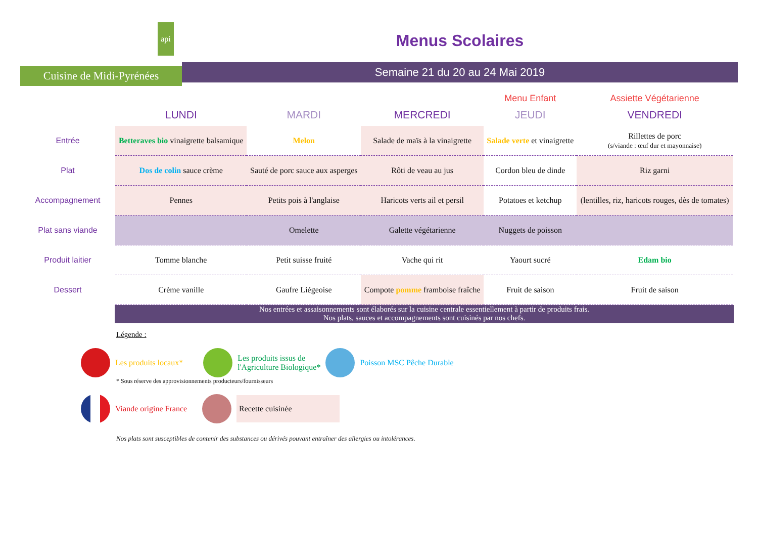api
Cuisine de Midi-Pyrénées
Menus Scolaires
Semaine 21 du 20 au 24 Mai 2019
| | | | | Menu Enfant | Assiette Végétarienne |
| | LUNDI | MARDI | MERCREDI | JEUDI | VENDREDI |
| Entrée | Betteraves bio vinaigrette balsamique | Melon | Salade de maïs à la vinaigrette | Salade verte et vinaigrette | Rillettes de porc (s/viande : œuf dur et mayonnaise) |
| Plat | Dos de colin sauce crème | Sauté de porc sauce aux asperges | Rôti de veau au jus | Cordon bleu de dinde | Riz garni |
| Accompagnement | Pennes | Petits pois à l'anglaise | Haricots verts ail et persil | Potatoes et ketchup | (lentilles, riz, haricots rouges, dès de tomates) |
| Plat sans viande | | Omelette | Galette végétarienne | Nuggets de poisson | |
| Produit laitier | Tomme blanche | Petit suisse fruité | Vache qui rit | Yaourt sucré | Edam bio |
| Dessert | Crème vanille | Gaufre Liégeoise | Compote pomme framboise fraîche | Fruit de saison | Fruit de saison |
Nos entrées et assaisonnements sont élaborés sur la cuisine centrale essentiellement à partir de produits frais.
Nos plats, sauces et accompagnements sont cuisinés par nos chefs.
Légende :
Les produits locaux* Les produits issus de
l'Agriculture Biologique* Poisson MSC Pêche Durable
* Sous réserve des approvisionnements producteurs/fournisseurs
Viande origine France Recette cuisinée
Nos plats sont susceptibles de contenir des substances ou dérivés pouvant entraîner des allergies ou intolérances.